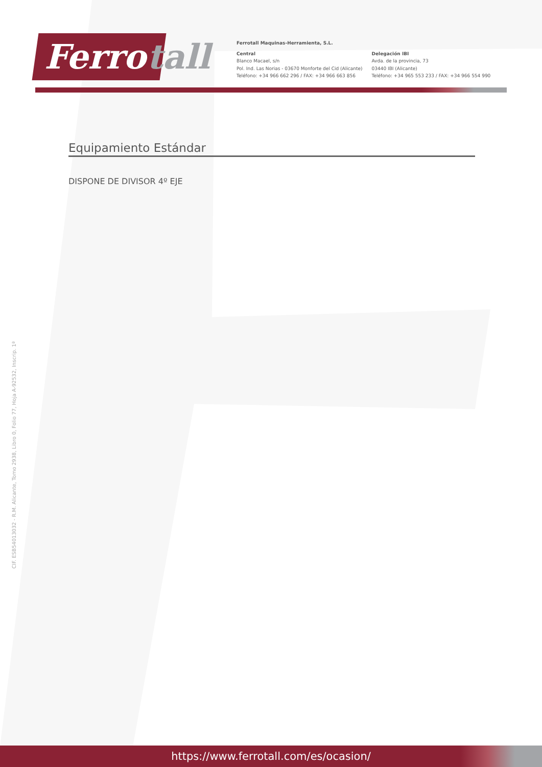Ferro tall
Ferrotall Maquinas-Herramienta, S.L.
Central
Blanco Macael, s/n
Pol. Ind. Las Norias - 03670 Monforte del Cid (Alicante)
Teléfono: +34 966 662 296 / FAX: +34 966 663 856
Delegación IBI
Avda. de la provincia, 73
03440 IBI (Alicante)
Teléfono: +34 965 553 233 / FAX: +34 966 554 990
Equipamiento Estándar
DISPONE DE DIVISOR 4º EJE
CIF. ESB54013032 - R.M. Alicante, Tomo 2938, Libro 0, Folio 77, Hoja A-92532, Inscrip. 1ª
https://www.ferrotall.com/es/ocasion/